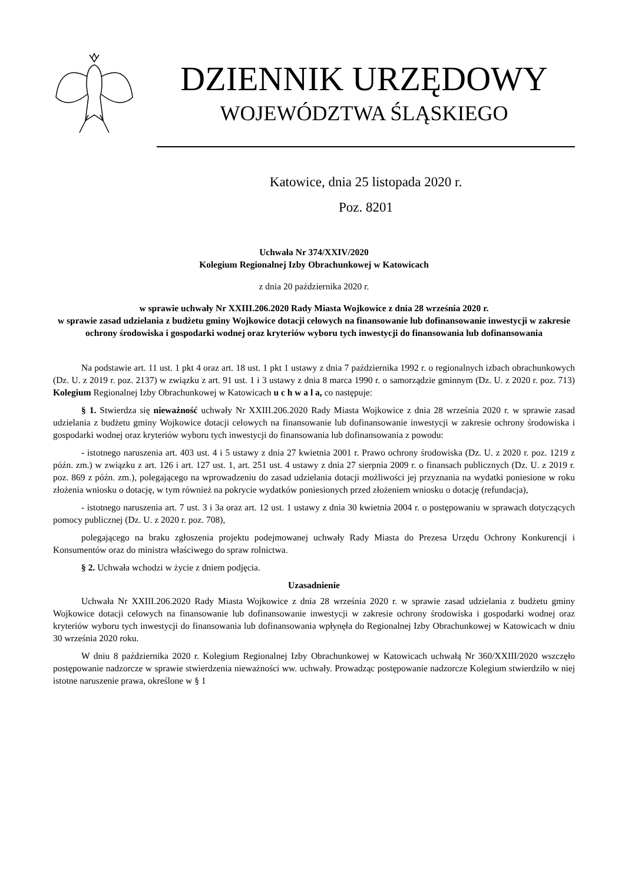DZIENNIK URZĘDOWY
WOJEWÓDZTWA ŚLĄSKIEGO
Katowice, dnia 25 listopada 2020 r.
Poz. 8201
Uchwała Nr 374/XXIV/2020
Kolegium Regionalnej Izby Obrachunkowej w Katowicach
z dnia 20 października 2020 r.
w sprawie uchwały Nr XXIII.206.2020 Rady Miasta Wojkowice z dnia 28 września 2020 r.
w sprawie zasad udzielania z budżetu gminy Wojkowice dotacji celowych na finansowanie lub dofinansowanie inwestycji w zakresie ochrony środowiska i gospodarki wodnej oraz kryteriów wyboru tych inwestycji do finansowania lub dofinansowania
Na podstawie art. 11 ust. 1 pkt 4 oraz art. 18 ust. 1 pkt 1 ustawy z dnia 7 października 1992 r. o regionalnych izbach obrachunkowych (Dz. U. z 2019 r. poz. 2137) w związku z art. 91 ust. 1 i 3 ustawy z dnia 8 marca 1990 r. o samorządzie gminnym (Dz. U. z 2020 r. poz. 713) Kolegium Regionalnej Izby Obrachunkowej w Katowicach u c h w a l a, co następuje:
§ 1. Stwierdza się nieważność uchwały Nr XXIII.206.2020 Rady Miasta Wojkowice z dnia 28 września 2020 r. w sprawie zasad udzielania z budżetu gminy Wojkowice dotacji celowych na finansowanie lub dofinansowanie inwestycji w zakresie ochrony środowiska i gospodarki wodnej oraz kryteriów wyboru tych inwestycji do finansowania lub dofinansowania z powodu:
- istotnego naruszenia art. 403 ust. 4 i 5 ustawy z dnia 27 kwietnia 2001 r. Prawo ochrony środowiska (Dz. U. z 2020 r. poz. 1219 z późn. zm.) w związku z art. 126 i art. 127 ust. 1, art. 251 ust. 4 ustawy z dnia 27 sierpnia 2009 r. o finansach publicznych (Dz. U. z 2019 r. poz. 869 z późn. zm.), polegającego na wprowadzeniu do zasad udzielania dotacji możliwości jej przyznania na wydatki poniesione w roku złożenia wniosku o dotację, w tym również na pokrycie wydatków poniesionych przed złożeniem wniosku o dotację (refundacja),
- istotnego naruszenia art. 7 ust. 3 i 3a oraz art. 12 ust. 1 ustawy z dnia 30 kwietnia 2004 r. o postępowaniu w sprawach dotyczących pomocy publicznej (Dz. U. z 2020 r. poz. 708),
polegającego na braku zgłoszenia projektu podejmowanej uchwały Rady Miasta do Prezesa Urzędu Ochrony Konkurencji i Konsumentów oraz do ministra właściwego do spraw rolnictwa.
§ 2. Uchwała wchodzi w życie z dniem podjęcia.
Uzasadnienie
Uchwała Nr XXIII.206.2020 Rady Miasta Wojkowice z dnia 28 września 2020 r. w sprawie zasad udzielania z budżetu gminy Wojkowice dotacji celowych na finansowanie lub dofinansowanie inwestycji w zakresie ochrony środowiska i gospodarki wodnej oraz kryteriów wyboru tych inwestycji do finansowania lub dofinansowania wpłynęła do Regionalnej Izby Obrachunkowej w Katowicach w dniu 30 września 2020 roku.
W dniu 8 października 2020 r. Kolegium Regionalnej Izby Obrachunkowej w Katowicach uchwałą Nr 360/XXIII/2020 wszczęło postępowanie nadzorcze w sprawie stwierdzenia nieważności ww. uchwały. Prowadząc postępowanie nadzorcze Kolegium stwierdziło w niej istotne naruszenie prawa, określone w § 1